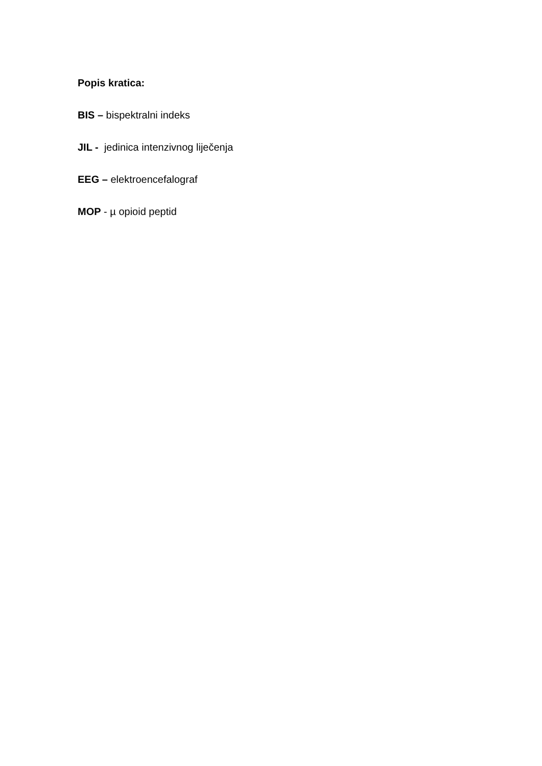Popis kratica:
BIS – bispektralni indeks
JIL - jedinica intenzivnog liječenja
EEG – elektroencefalograf
MOP - µ opioid peptid